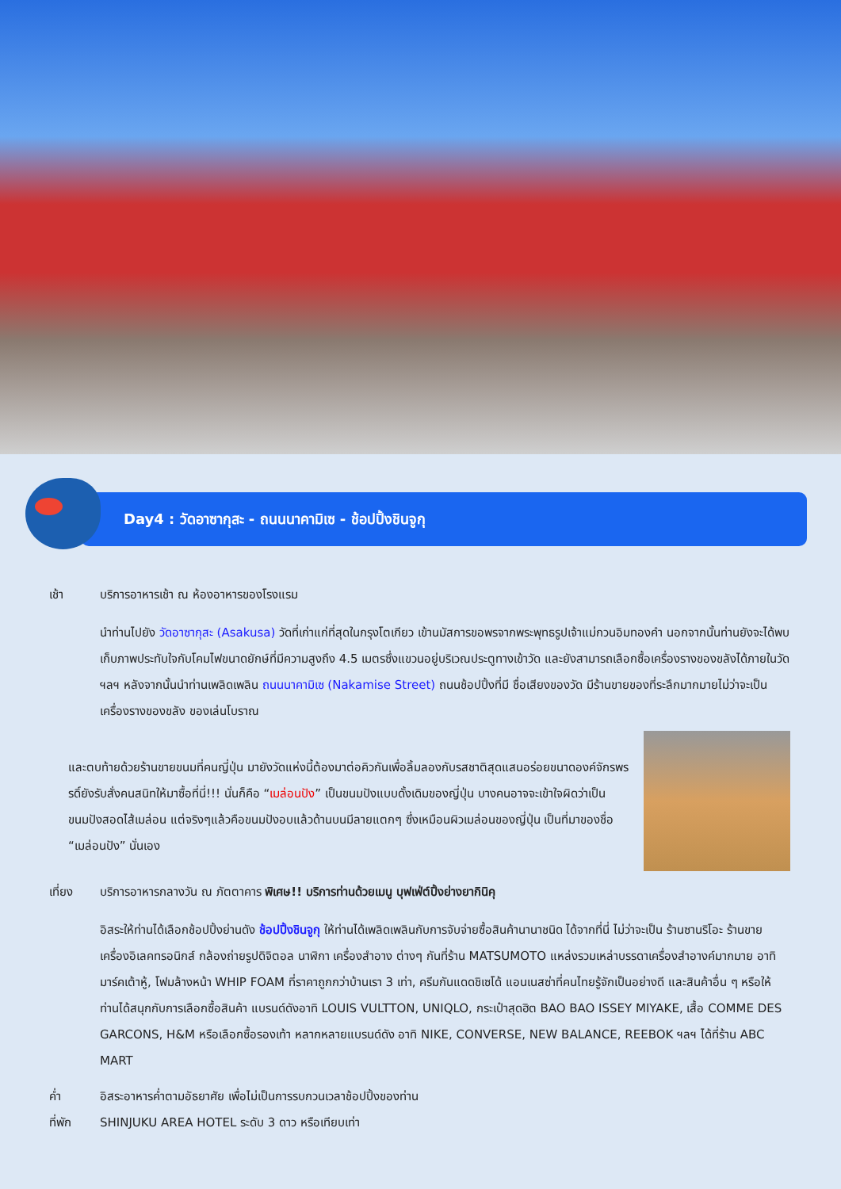Day4 : วัดอาซากุสะ - ถนนนาคามิเซ - ช้อปปิ้งชินจูกุ
เช้า บริการอาหารเช้า ณ ห้องอาหารของโรงแรม
นำท่านไปยัง วัดอาซากุสะ (Asakusa) วัดที่เก่าแก่ที่สุดในกรุงโตเกียว เข้านมัสการขอพรจากพระพุทธรูปเจ้าแม่กวนอิมทองคำ นอกจากนั้นท่านยังจะได้พบเก็บภาพประทับใจกับโคมไฟขนาดยักษ์ที่มีความสูงถึง 4.5 เมตรซึ่งแขวนอยู่บริเวณประตูทางเข้าวัด และยังสามารถเลือกซื้อเครื่องรางของขลังได้ภายในวัด ฯลฯ หลังจากนั้นนำท่านเพลิดเพลิน ถนนนาคามิเซ (Nakamise Street) ถนนช้อปปิ้งที่มี ชื่อเสียงของวัด มีร้านขายของที่ระลึกมากมายไม่ว่าจะเป็นเครื่องรางของขลัง ของเล่นโบราณ
และตบท้ายด้วยร้านขายขนมที่คนญี่ปุ่น มายังวัดแห่งนี้ต้องมาต่อคิวกันเพื่อลิ้มลองกับรสชาติสุดแสนอร่อยขนาดองค์จักรพรรดิ์ยังรับสั่งคนสนิทให้มาซื้อที่นี่!!! นั่นก็คือ “เมล่อนปัง” เป็นขนมปังแบบดั้งเดิมของญี่ปุ่น บางคนอาจจะเข้าใจผิดว่าเป็นขนมปังสอดไส้เมล่อน แต่จริงๆแล้วคือขนมปังอบแล้วด้านบนมีลายแตกๆ ซึ่งเหมือนผิวเมล่อนของญี่ปุ่น เป็นที่มาของชื่อ “เมล่อนปัง” นั่นเอง
เที่ยง บริการอาหารกลางวัน ณ ภัตตาคาร พิเศษ!! บริการท่านด้วยเมนู บุฟเฟ่ต์ปิ้งย่างยากินิคุ
อิสระให้ท่านได้เลือกช้อปปิ้งย่านดัง ช้อปปิ้งชินจูกุ ให้ท่านได้เพลิดเพลินกับการจับจ่ายซื้อสินค้านานาชนิด ได้จากที่นี่ ไม่ว่าจะเป็น ร้านซานริโอะ ร้านขายเครื่องอิเลคทรอนิกส์ กล้องถ่ายรูปดิจิตอล นาฬิกา เครื่องสำอาง ต่างๆ กันที่ร้าน MATSUMOTO แหล่งรวมเหล่าบรรดาเครื่องสำอางค์มากมาย อาทิ มาร์คเต้าหู้, โฟมล้างหน้า WHIP FOAM ที่ราคาถูกกว่าบ้านเรา 3 เท่า, ครีมกันแดดชิเซโด้ แอนเนสซ่าที่คนไทยรู้จักเป็นอย่างดี และสินค้าอื่น ๆ หรือให้ท่านได้สนุกกับการเลือกซื้อสินค้า แบรนด์ดังอาทิ LOUIS VULTTON, UNIQLO, กระเป๋าสุดฮิต BAO BAO ISSEY MIYAKE, เสื้อ COMME DES GARCONS, H&M หรือเลือกซื้อรองเท้า หลากหลายแบรนด์ดัง อาทิ NIKE, CONVERSE, NEW BALANCE, REEBOK ฯลฯ ได้ที่ร้าน ABC MART
ค่ำ อิสระอาหารค่ำตามอัธยาศัย เพื่อไม่เป็นการรบกวนเวลาช้อปปิ้งของท่าน
ที่พัก SHINJUKU AREA HOTEL ระดับ 3 ดาว หรือเทียบเท่า